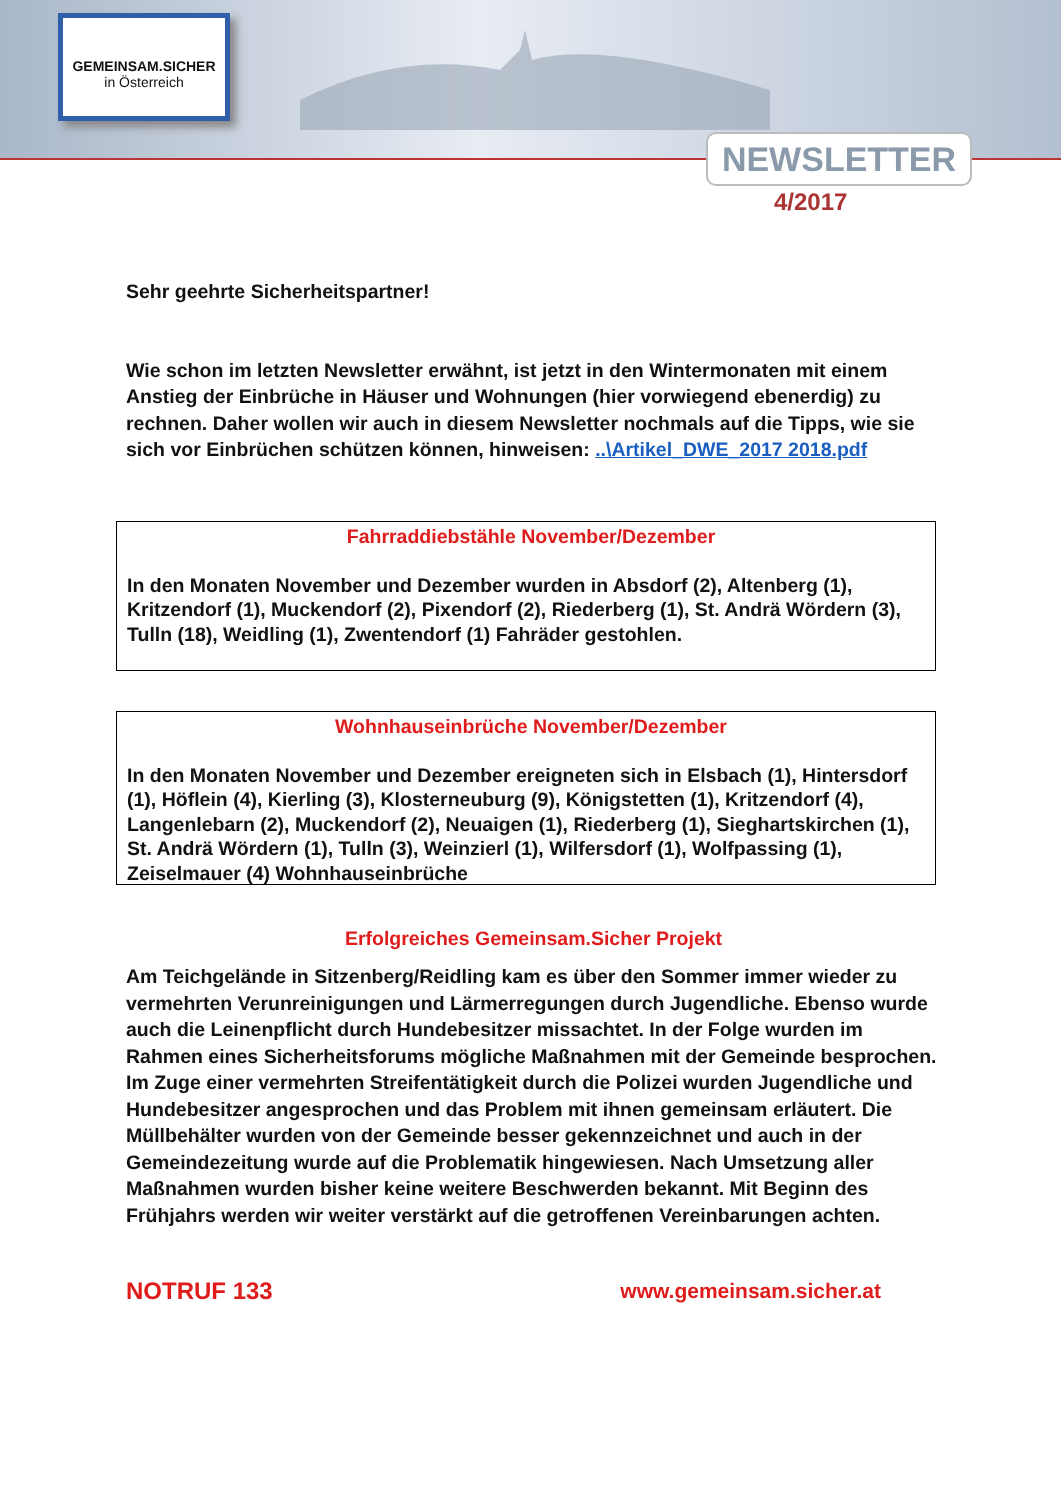GEMEINSAM.SICHER
in Österreich
NEWSLETTER
4/2017
Sehr geehrte Sicherheitspartner!
Wie schon im letzten Newsletter erwähnt, ist jetzt in den Wintermonaten mit einem Anstieg der Einbrüche in Häuser und Wohnungen (hier vorwiegend ebenerdig) zu rechnen. Daher wollen wir auch in diesem Newsletter nochmals auf die Tipps, wie sie sich vor Einbrüchen schützen können, hinweisen: ..\Artikel_DWE_2017 2018.pdf
Fahrraddiebstähle November/Dezember
In den Monaten November und Dezember wurden in Absdorf (2), Altenberg (1), Kritzendorf (1), Muckendorf (2), Pixendorf (2), Riederberg (1), St. Andrä Wördern (3), Tulln (18), Weidling (1), Zwentendorf (1) Fahräder gestohlen.
Wohnhauseinbrüche November/Dezember
In den Monaten November und Dezember ereigneten sich in Elsbach (1), Hintersdorf (1), Höflein (4), Kierling (3), Klosterneuburg (9), Königstetten (1), Kritzendorf (4), Langenlebarn (2), Muckendorf (2), Neuaigen (1), Riederberg (1), Sieghartskirchen (1), St. Andrä Wördern (1), Tulln (3), Weinzierl (1), Wilfersdorf (1), Wolfpassing (1), Zeiselmauer (4) Wohnhauseinbrüche
Erfolgreiches Gemeinsam.Sicher Projekt
Am Teichgelände in Sitzenberg/Reidling kam es über den Sommer immer wieder zu vermehrten Verunreinigungen und Lärmerregungen durch Jugendliche. Ebenso wurde auch die Leinenpflicht durch Hundebesitzer missachtet. In der Folge wurden im Rahmen eines Sicherheitsforums mögliche Maßnahmen mit der Gemeinde besprochen. Im Zuge einer vermehrten Streifentätigkeit durch die Polizei wurden Jugendliche und Hundebesitzer angesprochen und das Problem mit ihnen gemeinsam erläutert. Die Müllbehälter wurden von der Gemeinde besser gekennzeichnet und auch in der Gemeindezeitung wurde auf die Problematik hingewiesen. Nach Umsetzung aller Maßnahmen wurden bisher keine weitere Beschwerden bekannt. Mit Beginn des Frühjahrs werden wir weiter verstärkt auf die getroffenen Vereinbarungen achten.
NOTRUF 133 www.gemeinsam.sicher.at